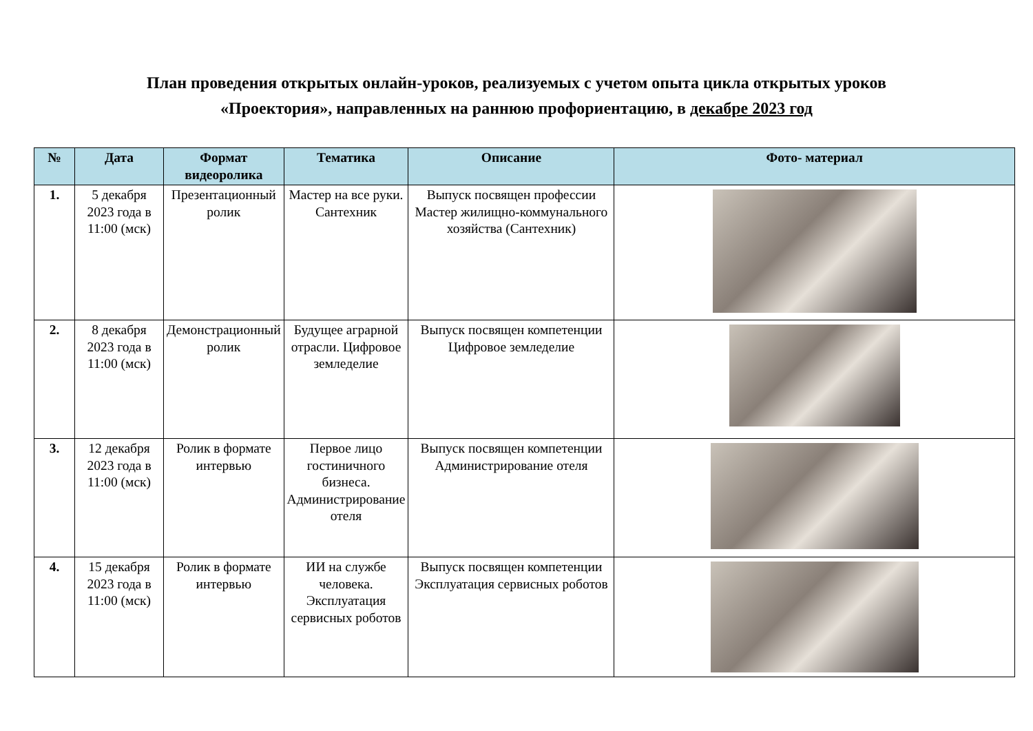План проведения открытых онлайн-уроков, реализуемых с учетом опыта цикла открытых уроков
«Проектория», направленных на раннюю профориентацию, в декабре 2023 год
| № | Дата | Формат видеоролика | Тематика | Описание | Фото- материал |
| --- | --- | --- | --- | --- | --- |
| 1. | 5 декабря 2023 года в 11:00 (мск) | Презентационный ролик | Мастер на все руки. Сантехник | Выпуск посвящен профессии Мастер жилищно-коммунального хозяйства (Сантехник) | |
| 2. | 8 декабря 2023 года в 11:00 (мск) | Демонстрационный ролик | Будущее аграрной отрасли. Цифровое земледелие | Выпуск посвящен компетенции Цифровое земледелие | |
| 3. | 12 декабря 2023 года в 11:00 (мск) | Ролик в формате интервью | Первое лицо гостиничного бизнеса. Администрирование отеля | Выпуск посвящен компетенции Администрирование отеля | |
| 4. | 15 декабря 2023 года в 11:00 (мск) | Ролик в формате интервью | ИИ на службе человека. Эксплуатация сервисных роботов | Выпуск посвящен компетенции Эксплуатация сервисных роботов | |